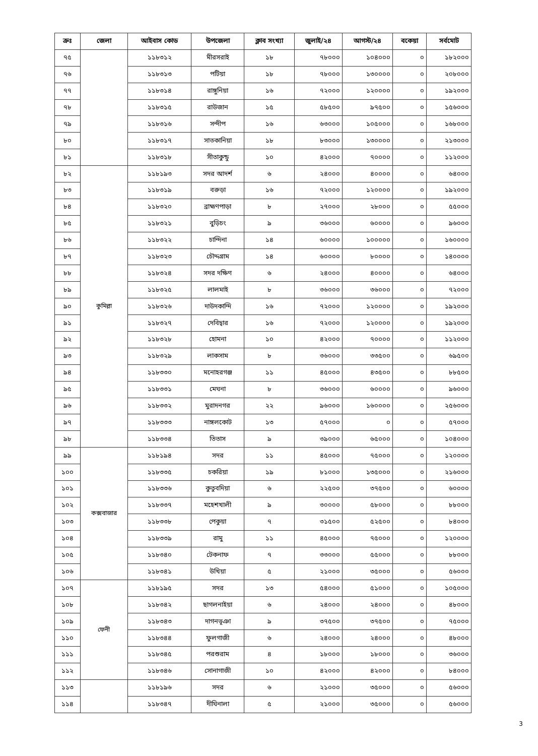| ক্রঃ | জেলা | আইবাস কোড | উপজেলা | ক্লাব সংখ্যা | জুলাই/২৪ | আগস্ট/২৪ | বকেয়া | সর্বমোট |
| --- | --- | --- | --- | --- | --- | --- | --- | --- |
| ৭৫ | | ১১৮৩১২ | মীরসরাই | ১৮ | ৭৮০০০ | ১০৪০০০ | ০ | ১৮২০০০ |
| ৭৬ | | ১১৮৩১৩ | পটিয়া | ১৮ | ৭৮০০০ | ১৩০০০০ | ০ | ২০৮০০০ |
| ৭৭ | | ১১৮৩১৪ | রাঙ্গুনিয়া | ১৬ | ৭২০০০ | ১২০০০০ | ০ | ১৯২০০০ |
| ৭৮ | | ১১৮৩১৫ | রাউজান | ১৫ | ৫৮৫০০ | ৯৭৫০০ | ০ | ১৫৬০০০ |
| ৭৯ | | ১১৮৩১৬ | সন্দীপ | ১৬ | ৬৩০০০ | ১০৫০০০ | ০ | ১৬৮০০০ |
| ৮০ | | ১১৮৩১৭ | সাতকানিয়া | ১৮ | ৮৩০০০ | ১৩০০০০ | ০ | ২১৩০০০ |
| ৮১ | | ১১৮৩১৮ | সীতাকুন্ডু | ১০ | ৪২০০০ | ৭০০০০ | ০ | ১১২০০০ |
| ৮২ | কুমিল্লা | ১১৮১৯৩ | সদর আদর্শ | ৬ | ২৪০০০ | ৪০০০০ | ০ | ৬৪০০০ |
| ৮৩ | | ১১৮৩১৯ | বরুড়া | ১৬ | ৭২০০০ | ১২০০০০ | ০ | ১৯২০০০ |
| ৮৪ | | ১১৮৩২০ | ব্রাহ্মণপাড়া | ৮ | ২৭০০০ | ২৮০০০ | ০ | ৫৫০০০ |
| ৮৫ | | ১১৮৩২১ | বুড়িচং | ৯ | ৩৬০০০ | ৬০০০০ | ০ | ৯৬০০০ |
| ৮৬ | | ১১৮৩২২ | চান্দিনা | ১৪ | ৬০০০০ | ১০০০০০ | ০ | ১৬০০০০ |
| ৮৭ | | ১১৮৩২৩ | চৌদ্দগ্রাম | ১৪ | ৬০০০০ | ৮০০০০ | ০ | ১৪০০০০ |
| ৮৮ | | ১১৮৩২৪ | সদর দক্ষিণ | ৬ | ২৪০০০ | ৪০০০০ | ০ | ৬৪০০০ |
| ৮৯ | | ১১৮৩২৫ | লালমাই | ৮ | ৩৬০০০ | ৩৬০০০ | ০ | ৭২০০০ |
| ৯০ | | ১১৮৩২৬ | দাউদকান্দি | ১৬ | ৭২০০০ | ১২০০০০ | ০ | ১৯২০০০ |
| ৯১ | | ১১৮৩২৭ | দেবিদ্বার | ১৬ | ৭২০০০ | ১২০০০০ | ০ | ১৯২০০০ |
| ৯২ | | ১১৮৩২৮ | হোমনা | ১০ | ৪২০০০ | ৭০০০০ | ০ | ১১২০০০ |
| ৯৩ | | ১১৮৩২৯ | লাকসাম | ৮ | ৩৬০০০ | ৩৩৫০০ | ০ | ৬৯৫০০ |
| ৯৪ | | ১১৮৩৩০ | মনোহরগঞ্জ | ১১ | ৪৫০০০ | ৪৩৫০০ | ০ | ৮৮৫০০ |
| ৯৫ | | ১১৮৩৩১ | মেঘনা | ৮ | ৩৬০০০ | ৬০০০০ | ০ | ৯৬০০০ |
| ৯৬ | | ১১৮৩৩২ | মুরাদনগর | ২২ | ৯৬০০০ | ১৬০০০০ | ০ | ২৫৬০০০ |
| ৯৭ | | ১১৮৩৩৩ | নাঙ্গলকোট | ১৩ | ৫৭০০০ | ০ | ০ | ৫৭০০০ |
| ৯৮ | | ১১৮৩৩৪ | তিতাস | ৯ | ৩৯০০০ | ৬৫০০০ | ০ | ১০৪০০০ |
| ৯৯ | কক্সবাজার | ১১৮১৯৪ | সদর | ১১ | ৪৫০০০ | ৭৫০০০ | ০ | ১২০০০০ |
| ১০০ | | ১১৮৩৩৫ | চকরিয়া | ১৯ | ৮১০০০ | ১৩৫০০০ | ০ | ২১৬০০০ |
| ১০১ | | ১১৮৩৩৬ | কুতুবদিয়া | ৬ | ২২৫০০ | ৩৭৫০০ | ০ | ৬০০০০ |
| ১০২ | | ১১৮৩৩৭ | মহেশখালী | ৯ | ৩০০০০ | ৫৮০০০ | ০ | ৮৮০০০ |
| ১০৩ | | ১১৮৩৩৮ | পেকুয়া | ৭ | ৩১৫০০ | ৫২৫০০ | ০ | ৮৪০০০ |
| ১০৪ | | ১১৮৩৩৯ | রামু | ১১ | ৪৫০০০ | ৭৫০০০ | ০ | ১২০০০০ |
| ১০৫ | | ১১৮৩৪০ | টেকনাফ | ৭ | ৩৩০০০ | ৫৫০০০ | ০ | ৮৮০০০ |
| ১০৬ | | ১১৮৩৪১ | উখিয়া | ৫ | ২১০০০ | ৩৫০০০ | ০ | ৫৬০০০ |
| ১০৭ | ফেনী | ১১৮১৯৫ | সদর | ১৩ | ৫৪০০০ | ৫১০০০ | ০ | ১০৫০০০ |
| ১০৮ | | ১১৮৩৪২ | ছাগলনাইয়া | ৬ | ২৪০০০ | ২৪০০০ | ০ | ৪৮০০০ |
| ১০৯ | | ১১৮৩৪৩ | দাগনভূঞা | ৯ | ৩৭৫০০ | ৩৭৫০০ | ০ | ৭৫০০০ |
| ১১০ | | ১১৮৩৪৪ | ফুলগাজী | ৬ | ২৪০০০ | ২৪০০০ | ০ | ৪৮০০০ |
| ১১১ | | ১১৮৩৪৫ | পরশুরাম | ৪ | ১৮০০০ | ১৮০০০ | ০ | ৩৬০০০ |
| ১১২ | | ১১৮৩৪৬ | সোনাগাজী | ১০ | ৪২০০০ | ৪২০০০ | ০ | ৮৪০০০ |
| ১১৩ | | ১১৮১৯৬ | সদর | ৬ | ২১০০০ | ৩৫০০০ | ০ | ৫৬০০০ |
| ১১৪ | | ১১৮৩৪৭ | দীঘিনালা | ৫ | ২১০০০ | ৩৫০০০ | ০ | ৫৬০০০ |
3